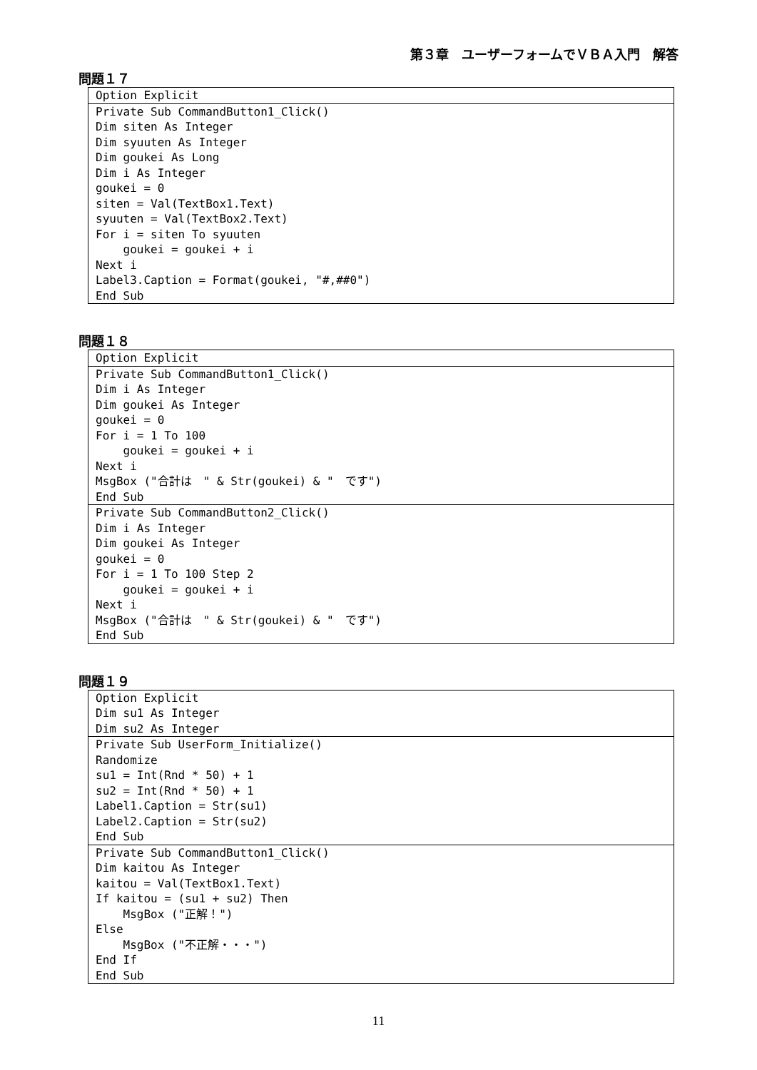第３章　ユーザーフォームでＶＢＡ入門　解答
問題１７
Option Explicit
Private Sub CommandButton1_Click()
Dim siten As Integer
Dim syuuten As Integer
Dim goukei As Long
Dim i As Integer
goukei = 0
siten = Val(TextBox1.Text)
syuuten = Val(TextBox2.Text)
For i = siten To syuuten
    goukei = goukei + i
Next i
Label3.Caption = Format(goukei, "#,##0")
End Sub
問題１８
Option Explicit
Private Sub CommandButton1_Click()
Dim i As Integer
Dim goukei As Integer
goukei = 0
For i = 1 To 100
    goukei = goukei + i
Next i
MsgBox ("合計は　" & Str(goukei) & "　です")
End Sub
Private Sub CommandButton2_Click()
Dim i As Integer
Dim goukei As Integer
goukei = 0
For i = 1 To 100 Step 2
    goukei = goukei + i
Next i
MsgBox ("合計は　" & Str(goukei) & "　です")
End Sub
問題１９
Option Explicit
Dim su1 As Integer
Dim su2 As Integer
Private Sub UserForm_Initialize()
Randomize
su1 = Int(Rnd * 50) + 1
su2 = Int(Rnd * 50) + 1
Label1.Caption = Str(su1)
Label2.Caption = Str(su2)
End Sub
Private Sub CommandButton1_Click()
Dim kaitou As Integer
kaitou = Val(TextBox1.Text)
If kaitou = (su1 + su2) Then
    MsgBox ("正解！")
Else
    MsgBox ("不正解・・・")
End If
End Sub
11